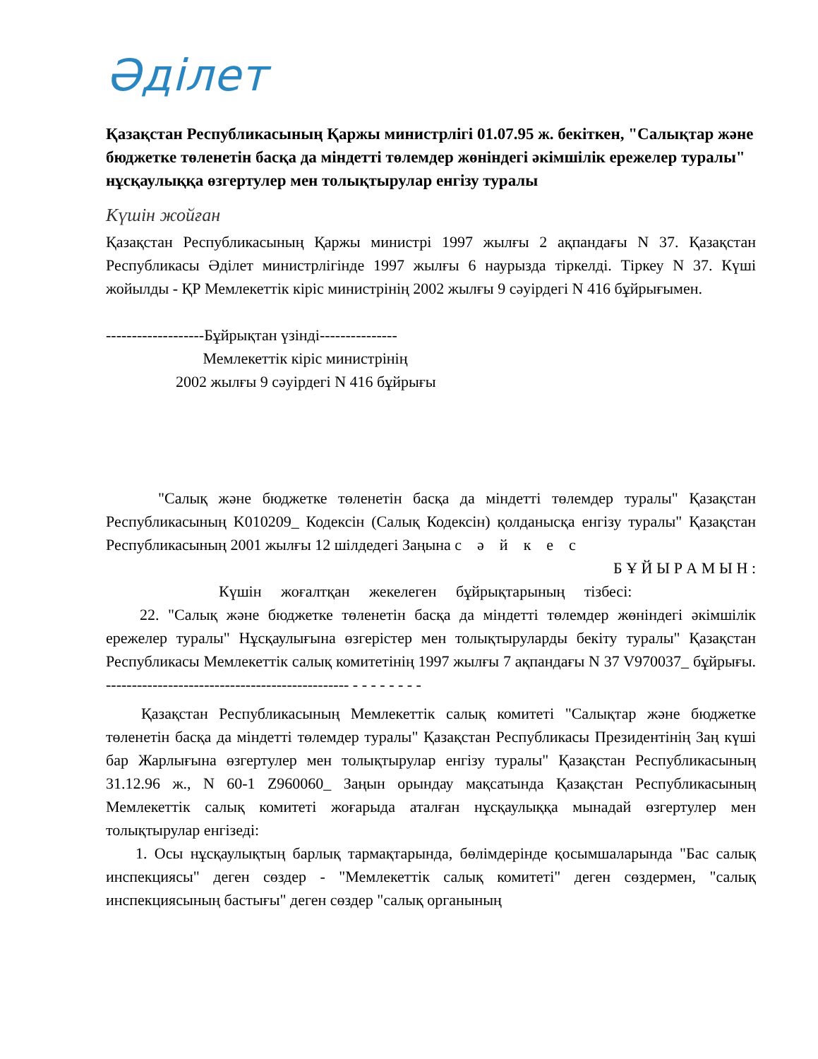Әділет
Қазақстан Республикасының Қаржы министрлігі 01.07.95 ж. бекіткен, "Салықтар және бюджетке төленетін басқа да міндетті төлемдер жөніндегі әкімшілік ережелер туралы" нұсқаулыққа өзгертулер мен толықтырулар енгізу туралы
Күшін жойған
Қазақстан Республикасының Қаржы министрі 1997 жылғы 2 ақпандағы N 37. Қазақстан Республикасы Әділет министрлігінде 1997 жылғы 6 наурызда тіркелді. Тіркеу N 37. Күші жойылды - ҚР Мемлекеттік кіріс министрінің 2002 жылғы 9 сәуірдегі N 416 бұйрығымен.
-------------------Бұйрықтан үзінді---------------
Мемлекеттік кіріс министрінің
2002 жылғы 9 сәуірдегі N 416 бұйрығы
"Салық және бюджетке төленетін басқа да міндетті төлемдер туралы" Қазақстан Республикасының K010209_ Кодексін (Салық Кодексін) қолданысқа енгізу туралы" Қазақстан Республикасының 2001 жылғы 12 шілдедегі Заңына с ә й к е с
Б Ұ Й Ы Р А М Ы Н :
Күшін жоғалтқан жекелеген бұйрықтарының тізбесі:
22. "Салық және бюджетке төленетін басқа да міндетті төлемдер жөніндегі әкімшілік ережелер туралы" Нұсқаулығына өзгерістер мен толықтыруларды бекіту туралы" Қазақстан Республикасы Мемлекеттік салық комитетінің 1997 жылғы 7 ақпандағы N 37 V970037_ бұйрығы. ----------------------------------------------- - - - - - - - -
Қазақстан Республикасының Мемлекеттік салық комитеті "Салықтар және бюджетке төленетін басқа да міндетті төлемдер туралы" Қазақстан Республикасы Президентінің Заң күші бар Жарлығына өзгертулер мен толықтырулар енгізу туралы" Қазақстан Республикасының 31.12.96 ж., N 60-1 Z960060_ Заңын орындау мақсатында Қазақстан Республикасының Мемлекеттік салық комитеті жоғарыда аталған нұсқаулыққа мынадай өзгертулер мен толықтырулар енгізеді:
1. Осы нұсқаулықтың барлық тармақтарында, бөлімдерінде қосымшаларында "Бас салық инспекциясы" деген сөздер - "Мемлекеттік салық комитеті" деген сөздермен, "салық инспекциясының бастығы" деген сөздер "салық органының